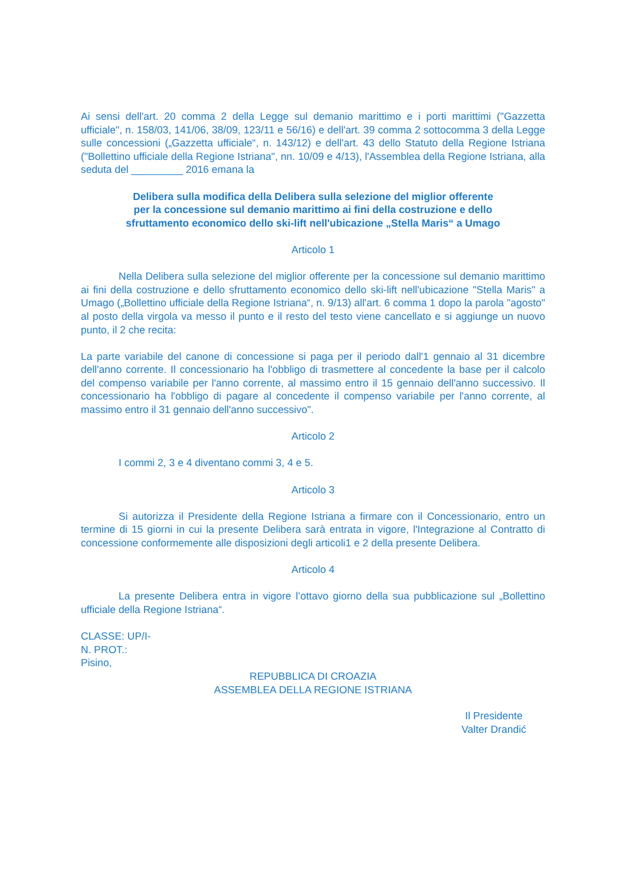Ai sensi dell'art. 20 comma 2 della Legge sul demanio marittimo e i porti marittimi ("Gazzetta ufficiale", n. 158/03, 141/06, 38/09, 123/11 e 56/16) e dell'art. 39 comma 2 sottocomma 3 della Legge sulle concessioni („Gazzetta ufficiale“, n. 143/12) e dell'art. 43 dello Statuto della Regione Istriana ("Bollettino ufficiale della Regione Istriana", nn. 10/09 e 4/13), l'Assemblea della Regione Istriana, alla seduta del _________ 2016 emana la
Delibera sulla modifica della Delibera sulla selezione del miglior offerente
per la concessione sul demanio marittimo ai fini della costruzione e dello
sfruttamento economico dello ski-lift nell'ubicazione „Stella Maris“ a Umago
Articolo 1
Nella Delibera sulla selezione del miglior offerente per la concessione sul demanio marittimo ai fini della costruzione e dello sfruttamento economico dello ski-lift nell'ubicazione "Stella Maris" a Umago („Bollettino ufficiale della Regione Istriana“, n. 9/13) all'art. 6 comma 1 dopo la parola "agosto" al posto della virgola va messo il punto e il resto del testo viene cancellato e si aggiunge un nuovo punto, il 2 che recita:
La parte variabile del canone di concessione si paga per il periodo dall'1 gennaio al 31 dicembre dell'anno corrente. Il concessionario ha l'obbligo di trasmettere al concedente la base per il calcolo del compenso variabile per l'anno corrente, al massimo entro il 15 gennaio dell'anno successivo. Il concessionario ha l'obbligo di pagare al concedente il compenso variabile per l'anno corrente, al massimo entro il 31 gennaio dell'anno successivo".
Articolo 2
I commi 2, 3 e 4 diventano commi 3, 4 e 5.
Articolo 3
Si autorizza il Presidente della Regione Istriana a firmare con il Concessionario, entro un termine di 15 giorni in cui la presente Delibera sarà entrata in vigore, l'Integrazione al Contratto di concessione conformemente alle disposizioni degli articoli1 e 2 della presente Delibera.
Articolo 4
La presente Delibera entra in vigore l’ottavo giorno della sua pubblicazione sul „Bollettino ufficiale della Regione Istriana“.
CLASSE: UP/I-
N. PROT.:
Pisino,
REPUBBLICA DI CROAZIA
ASSEMBLEA DELLA REGIONE ISTRIANA
Il Presidente
Valter Drandić